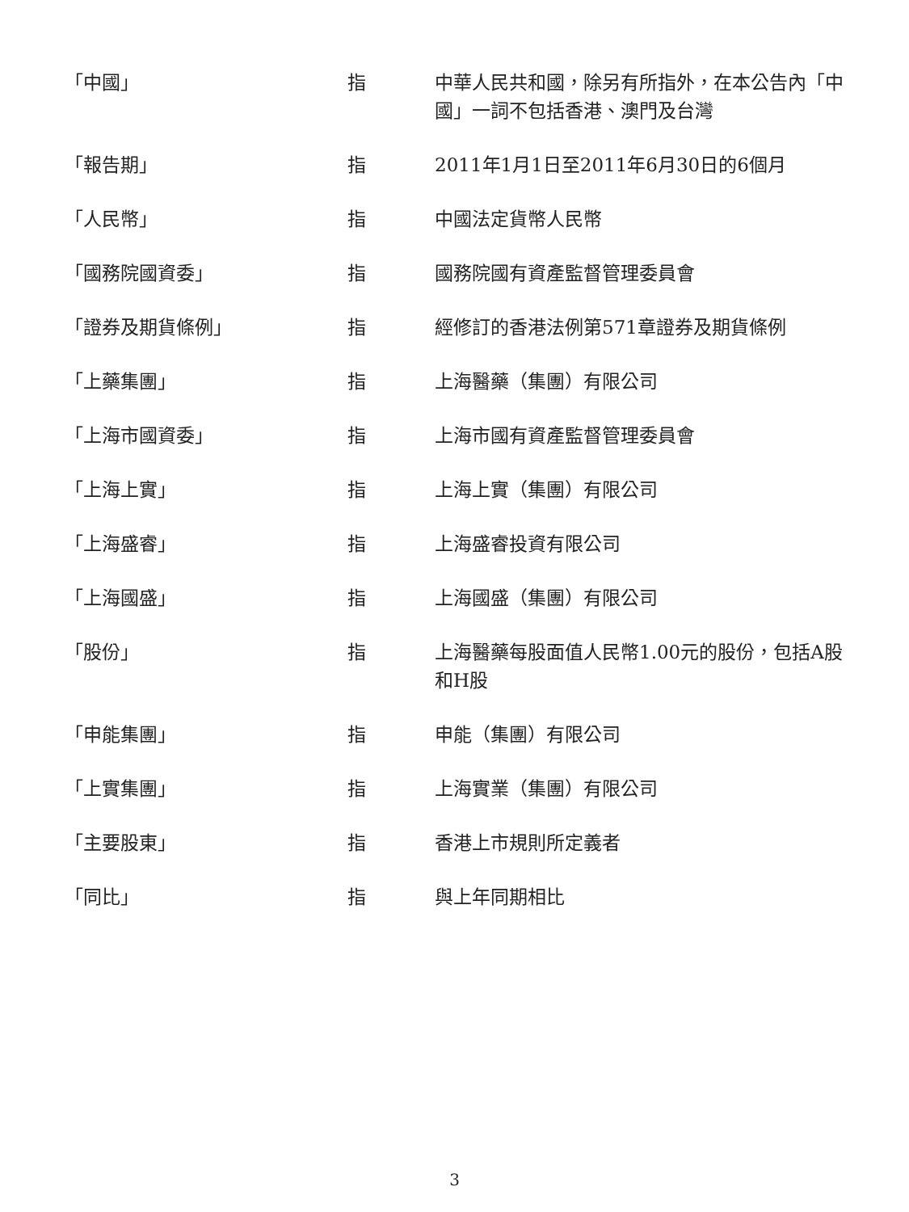| 「中國」 | 指 | 中華人民共和國，除另有所指外，在本公告內「中國」一詞不包括香港、澳門及台灣 |
| 「報告期」 | 指 | 2011年1月1日至2011年6月30日的6個月 |
| 「人民幣」 | 指 | 中國法定貨幣人民幣 |
| 「國務院國資委」 | 指 | 國務院國有資產監督管理委員會 |
| 「證券及期貨條例」 | 指 | 經修訂的香港法例第571章證券及期貨條例 |
| 「上藥集團」 | 指 | 上海醫藥（集團）有限公司 |
| 「上海市國資委」 | 指 | 上海市國有資產監督管理委員會 |
| 「上海上實」 | 指 | 上海上實（集團）有限公司 |
| 「上海盛睿」 | 指 | 上海盛睿投資有限公司 |
| 「上海國盛」 | 指 | 上海國盛（集團）有限公司 |
| 「股份」 | 指 | 上海醫藥每股面值人民幣1.00元的股份，包括A股和H股 |
| 「申能集團」 | 指 | 申能（集團）有限公司 |
| 「上實集團」 | 指 | 上海實業（集團）有限公司 |
| 「主要股東」 | 指 | 香港上市規則所定義者 |
| 「同比」 | 指 | 與上年同期相比 |
3